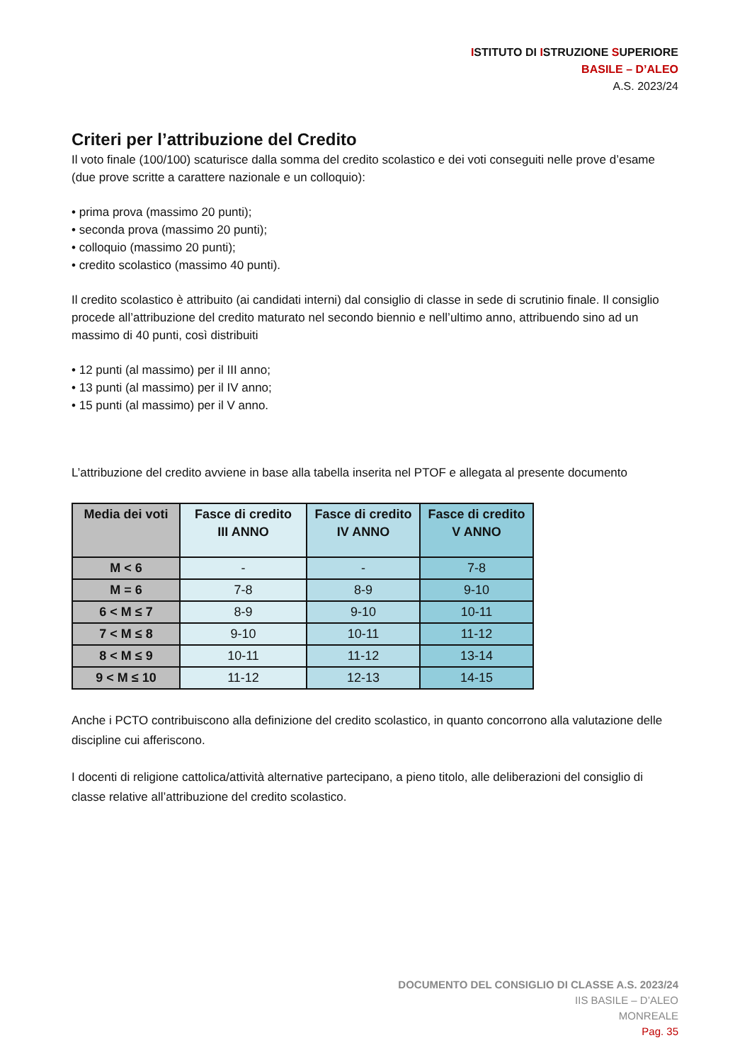ISTITUTO DI ISTRUZIONE SUPERIORE
BASILE – D’ALEO
A.S. 2023/24
Criteri per l’attribuzione del Credito
Il voto finale (100/100) scaturisce dalla somma del credito scolastico e dei voti conseguiti nelle prove d’esame (due prove scritte a carattere nazionale e un colloquio):
• prima prova (massimo 20 punti);
• seconda prova (massimo 20 punti);
• colloquio (massimo 20 punti);
• credito scolastico (massimo 40 punti).
Il credito scolastico è attribuito (ai candidati interni) dal consiglio di classe in sede di scrutinio finale. Il consiglio procede all’attribuzione del credito maturato nel secondo biennio e nell’ultimo anno, attribuendo sino ad un massimo di 40 punti, così distribuiti
• 12 punti (al massimo) per il III anno;
• 13 punti (al massimo) per il IV anno;
• 15 punti (al massimo) per il V anno.
L’attribuzione del credito avviene in base alla tabella inserita nel PTOF e allegata al presente documento
| Media dei voti | Fasce di credito III ANNO | Fasce di credito IV ANNO | Fasce di credito V ANNO |
| --- | --- | --- | --- |
| M < 6 | - | - | 7-8 |
| M = 6 | 7-8 | 8-9 | 9-10 |
| 6 < M ≤ 7 | 8-9 | 9-10 | 10-11 |
| 7 < M ≤ 8 | 9-10 | 10-11 | 11-12 |
| 8 < M ≤ 9 | 10-11 | 11-12 | 13-14 |
| 9 < M ≤ 10 | 11-12 | 12-13 | 14-15 |
Anche i PCTO contribuiscono alla definizione del credito scolastico, in quanto concorrono alla valutazione delle discipline cui afferiscono.
I docenti di religione cattolica/attività alternative partecipano, a pieno titolo, alle deliberazioni del consiglio di classe relative all’attribuzione del credito scolastico.
DOCUMENTO DEL CONSIGLIO DI CLASSE A.S. 2023/24
IIS BASILE – D’ALEO
MONREALE
Pag. 35